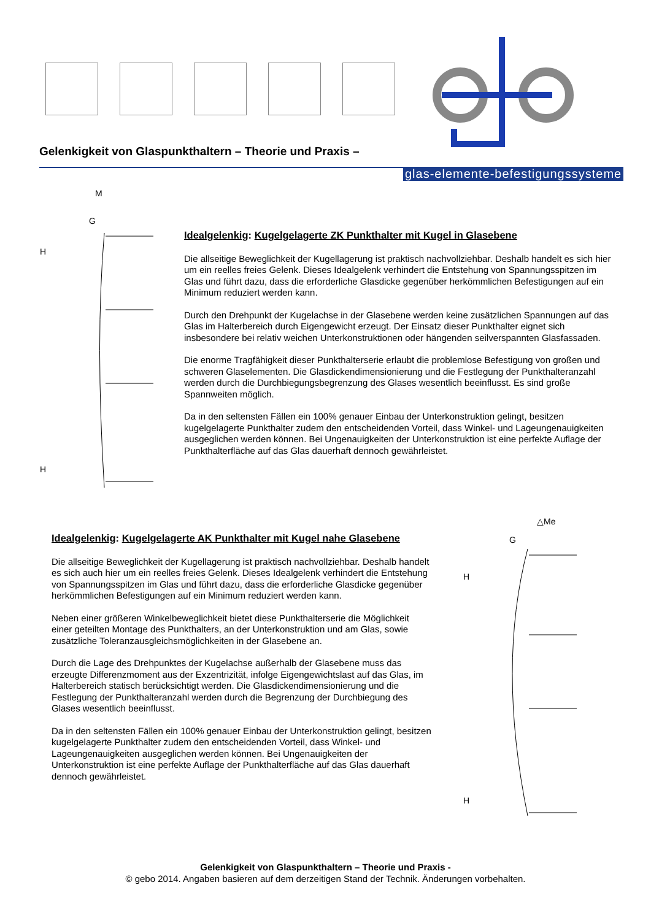Gelenkigkeit von Glaspunkthaltern – Theorie und Praxis –
glas-elemente-befestigungssysteme
M
G
H
H
Idealgelenkig: Kugelgelagerte ZK Punkthalter mit Kugel in Glasebene
Die allseitige Beweglichkeit der Kugellagerung ist praktisch nachvollziehbar. Deshalb handelt es sich hier um ein reelles freies Gelenk. Dieses Idealgelenk verhindert die Entstehung von Spannungsspitzen im Glas und führt dazu, dass die erforderliche Glasdicke gegenüber herkömmlichen Befestigungen auf ein Minimum reduziert werden kann.
Durch den Drehpunkt der Kugelachse in der Glasebene werden keine zusätzlichen Spannungen auf das Glas im Halterbereich durch Eigengewicht erzeugt. Der Einsatz dieser Punkthalter eignet sich insbesondere bei relativ weichen Unterkonstruktionen oder hängenden seilverspannten Glasfassaden.
Die enorme Tragfähigkeit dieser Punkthalterserie erlaubt die problemlose Befestigung von großen und schweren Glaselementen. Die Glasdickendimensionierung und die Festlegung der Punkthalteranzahl werden durch die Durchbiegungsbegrenzung des Glases wesentlich beeinflusst. Es sind große Spannweiten möglich.
Da in den seltensten Fällen ein 100% genauer Einbau der Unterkonstruktion gelingt, besitzen kugelgelagerte Punkthalter zudem den entscheidenden Vorteil, dass Winkel- und Lageungenauigkeiten ausgeglichen werden können. Bei Ungenauigkeiten der Unterkonstruktion ist eine perfekte Auflage der Punkthalterfläche auf das Glas dauerhaft dennoch gewährleistet.
Idealgelenkig: Kugelgelagerte AK Punkthalter mit Kugel nahe Glasebene
Die allseitige Beweglichkeit der Kugellagerung ist praktisch nachvollziehbar. Deshalb handelt es sich auch hier um ein reelles freies Gelenk. Dieses Idealgelenk verhindert die Entstehung von Spannungsspitzen im Glas und führt dazu, dass die erforderliche Glasdicke gegenüber herkömmlichen Befestigungen auf ein Minimum reduziert werden kann.
Neben einer größeren Winkelbeweglichkeit bietet diese Punkthalterserie die Möglichkeit einer geteilten Montage des Punkthalters, an der Unterkonstruktion und am Glas, sowie zusätzliche Toleranzausgleichsmöglichkeiten in der Glasebene an.
Durch die Lage des Drehpunktes der Kugelachse außerhalb der Glasebene muss das erzeugte Differenzmoment aus der Exzentrizität, infolge Eigengewichtslast auf das Glas, im Halterbereich statisch berücksichtigt werden. Die Glasdickendimensionierung und die Festlegung der Punkthalteranzahl werden durch die Begrenzung der Durchbiegung des Glases wesentlich beeinflusst.
Da in den seltensten Fällen ein 100% genauer Einbau der Unterkonstruktion gelingt, besitzen kugelgelagerte Punkthalter zudem den entscheidenden Vorteil, dass Winkel- und Lageungenauigkeiten ausgeglichen werden können. Bei Ungenauigkeiten der Unterkonstruktion ist eine perfekte Auflage der Punkthalterfläche auf das Glas dauerhaft dennoch gewährleistet.
△Me
G
H
H
Gelenkigkeit von Glaspunkthaltern – Theorie und Praxis -
© gebo 2014. Angaben basieren auf dem derzeitigen Stand der Technik. Änderungen vorbehalten.